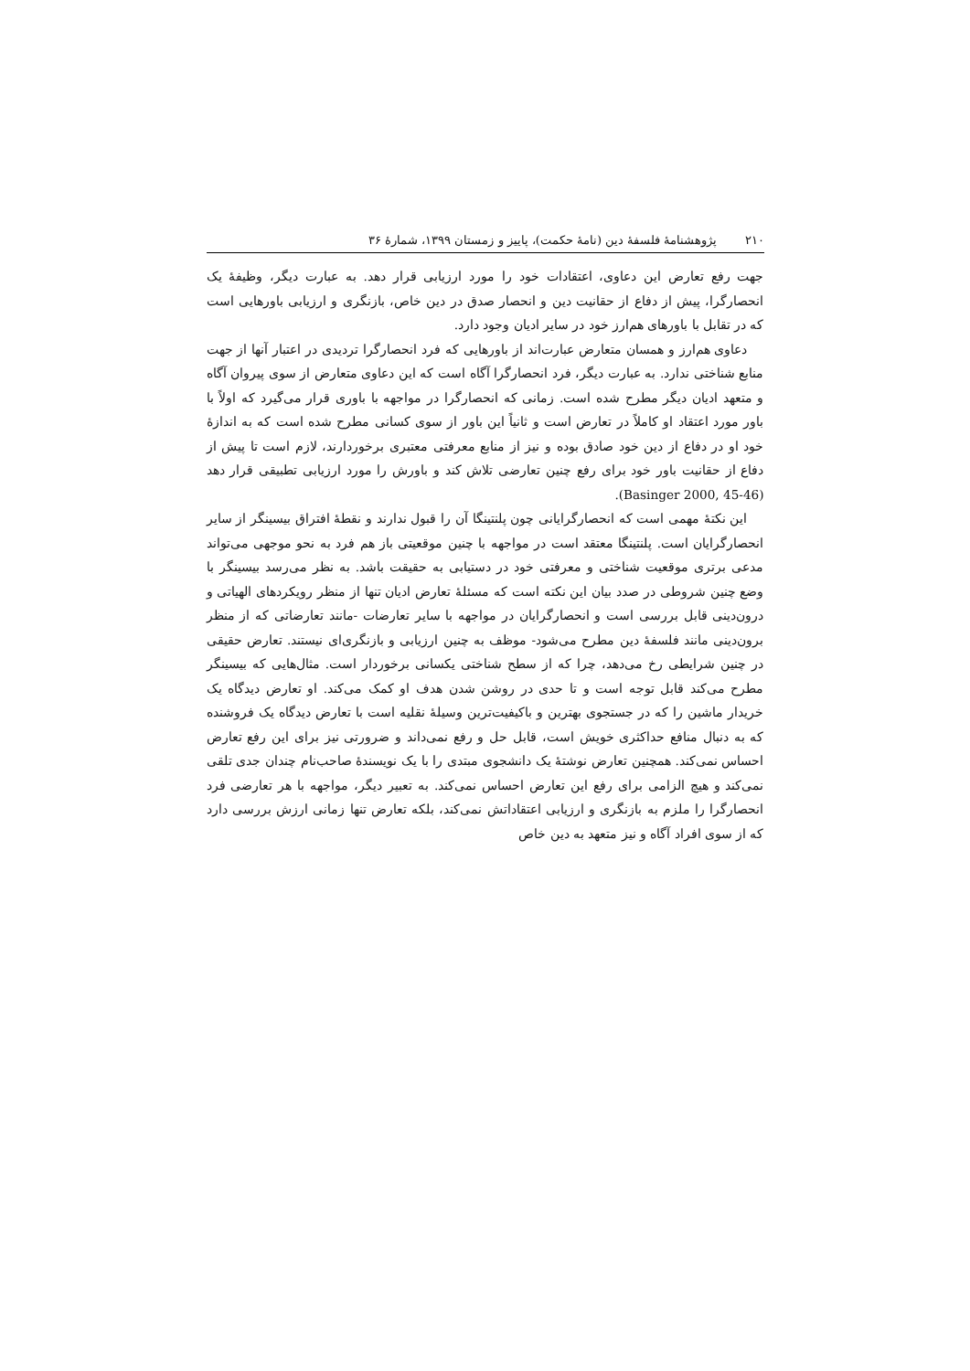۲۱۰ پژوهشنامهٔ فلسفهٔ دین (نامهٔ حکمت)، پاییز و زمستان ۱۳۹۹، شمارهٔ ۳۶
جهت رفع تعارض این دعاوی، اعتقادات خود را مورد ارزیابی قرار دهد. به عبارت دیگر، وظیفهٔ یک انحصارگرا، پیش از دفاع از حقانیت دین و انحصار صدق در دین خاص، بازنگری و ارزیابی باورهایی است که در تقابل با باورهای هم‌ارز خود در سایر ادیان وجود دارد.
دعاوی هم‌ارز و همسان متعارض عبارت‌اند از باورهایی که فرد انحصارگرا تردیدی در اعتبار آنها از جهت منابع شناختی ندارد. به عبارت دیگر، فرد انحصارگرا آگاه است که این دعاوی متعارض از سوی پیروان آگاه و متعهد ادیان دیگر مطرح شده است. زمانی که انحصارگرا در مواجهه با باوری قرار می‌گیرد که اولاً با باور مورد اعتقاد او کاملاً در تعارض است و ثانیاً این باور از سوی کسانی مطرح شده است که به اندازهٔ خود او در دفاع از دین خود صادق بوده و نیز از منابع معرفتی معتبری برخوردارند، لازم است تا پیش از دفاع از حقانیت باور خود برای رفع چنین تعارضی تلاش کند و باورش را مورد ارزیابی تطبیقی قرار دهد (Basinger 2000, 45-46).
این نکتهٔ مهمی است که انحصارگرایانی چون پلنتینگا آن را قبول ندارند و نقطهٔ افتراق بیسینگر از سایر انحصارگرایان است. پلنتینگا معتقد است در مواجهه با چنین موقعیتی باز هم فرد به نحو موجهی می‌تواند مدعی برتری موقعیت شناختی و معرفتی خود در دستیابی به حقیقت باشد. به نظر می‌رسد بیسینگر با وضع چنین شروطی در صدد بیان این نکته است که مسئلهٔ تعارض ادیان تنها از منظر رویکردهای الهیاتی و درون‌دینی قابل بررسی است و انحصارگرایان در مواجهه با سایر تعارضات -مانند تعارضاتی که از منظر برون‌دینی مانند فلسفهٔ دین مطرح می‌شود- موظف به چنین ارزیابی و بازنگری‌ای نیستند. تعارض حقیقی در چنین شرایطی رخ می‌دهد، چرا که از سطح شناختی یکسانی برخوردار است. مثال‌هایی که بیسینگر مطرح می‌کند قابل توجه است و تا حدی در روشن شدن هدف او کمک می‌کند. او تعارض دیدگاه یک خریدار ماشین را که در جستجوی بهترین و باکیفیت‌ترین وسیلهٔ نقلیه است با تعارض دیدگاه یک فروشنده که به دنبال منافع حداکثری خویش است، قابل حل و رفع نمی‌داند و ضرورتی نیز برای این رفع تعارض احساس نمی‌کند. همچنین تعارض نوشتهٔ یک دانشجوی مبتدی را با یک نویسندهٔ صاحب‌نام چندان جدی تلقی نمی‌کند و هیچ الزامی برای رفع این تعارض احساس نمی‌کند. به تعبیر دیگر، مواجهه با هر تعارضی فرد انحصارگرا را ملزم به بازنگری و ارزیابی اعتقاداتش نمی‌کند، بلکه تعارض تنها زمانی ارزش بررسی دارد که از سوی افراد آگاه و نیز متعهد به دین خاص